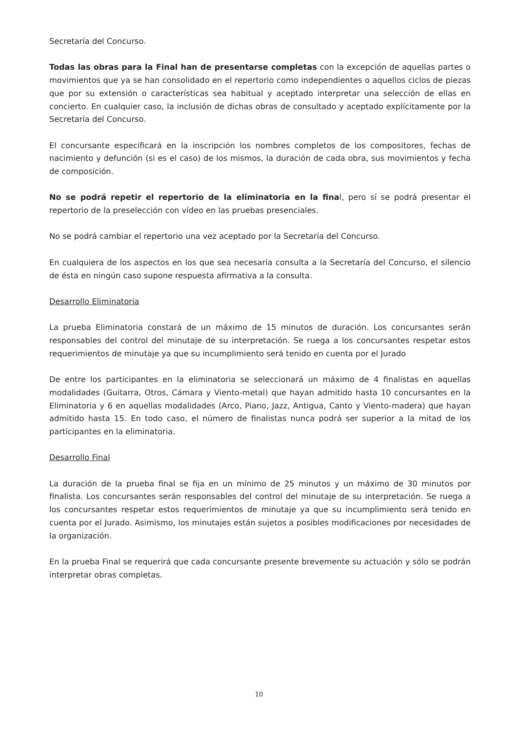Secretaría del Concurso.
Todas las obras para la Final han de presentarse completas con la excepción de aquellas partes o movimientos que ya se han consolidado en el repertorio como independientes o aquellos ciclos de piezas que por su extensión o características sea habitual y aceptado interpretar una selección de ellas en concierto. En cualquier caso, la inclusión de dichas obras de consultado y aceptado explícitamente por la Secretaría del Concurso.
El concursante especificará en la inscripción los nombres completos de los compositores, fechas de nacimiento y defunción (si es el caso) de los mismos, la duración de cada obra, sus movimientos y fecha de composición.
No se podrá repetir el repertorio de la eliminatoria en la final, pero sí se podrá presentar el repertorio de la preselección con vídeo en las pruebas presenciales.
No se podrá cambiar el repertorio una vez aceptado por la Secretaría del Concurso.
En cualquiera de los aspectos en los que sea necesaria consulta a la Secretaría del Concurso, el silencio de ésta en ningún caso supone respuesta afirmativa a la consulta.
Desarrollo Eliminatoria
La prueba Eliminatoria constará de un máximo de 15 minutos de duración. Los concursantes serán responsables del control del minutaje de su interpretación. Se ruega a los concursantes respetar estos requerimientos de minutaje ya que su incumplimiento será tenido en cuenta por el Jurado
De entre los participantes en la eliminatoria se seleccionará un máximo de 4 finalistas en aquellas modalidades (Guitarra, Otros, Cámara y Viento-metal) que hayan admitido hasta 10 concursantes en la Eliminatoria y 6 en aquellas modalidades (Arco, Piano, Jazz, Antigua, Canto y Viento-madera) que hayan admitido hasta 15. En todo caso, el número de finalistas nunca podrá ser superior a la mitad de los participantes en la eliminatoria.
Desarrollo Final
La duración de la prueba final se fija en un mínimo de 25 minutos y un máximo de 30 minutos por finalista. Los concursantes serán responsables del control del minutaje de su interpretación. Se ruega a los concursantes respetar estos requerimientos de minutaje ya que su incumplimiento será tenido en cuenta por el Jurado. Asimismo, los minutajes están sujetos a posibles modificaciones por necesidades de la organización.
En la prueba Final se requerirá que cada concursante presente brevemente su actuación y sólo se podrán interpretar obras completas.
10